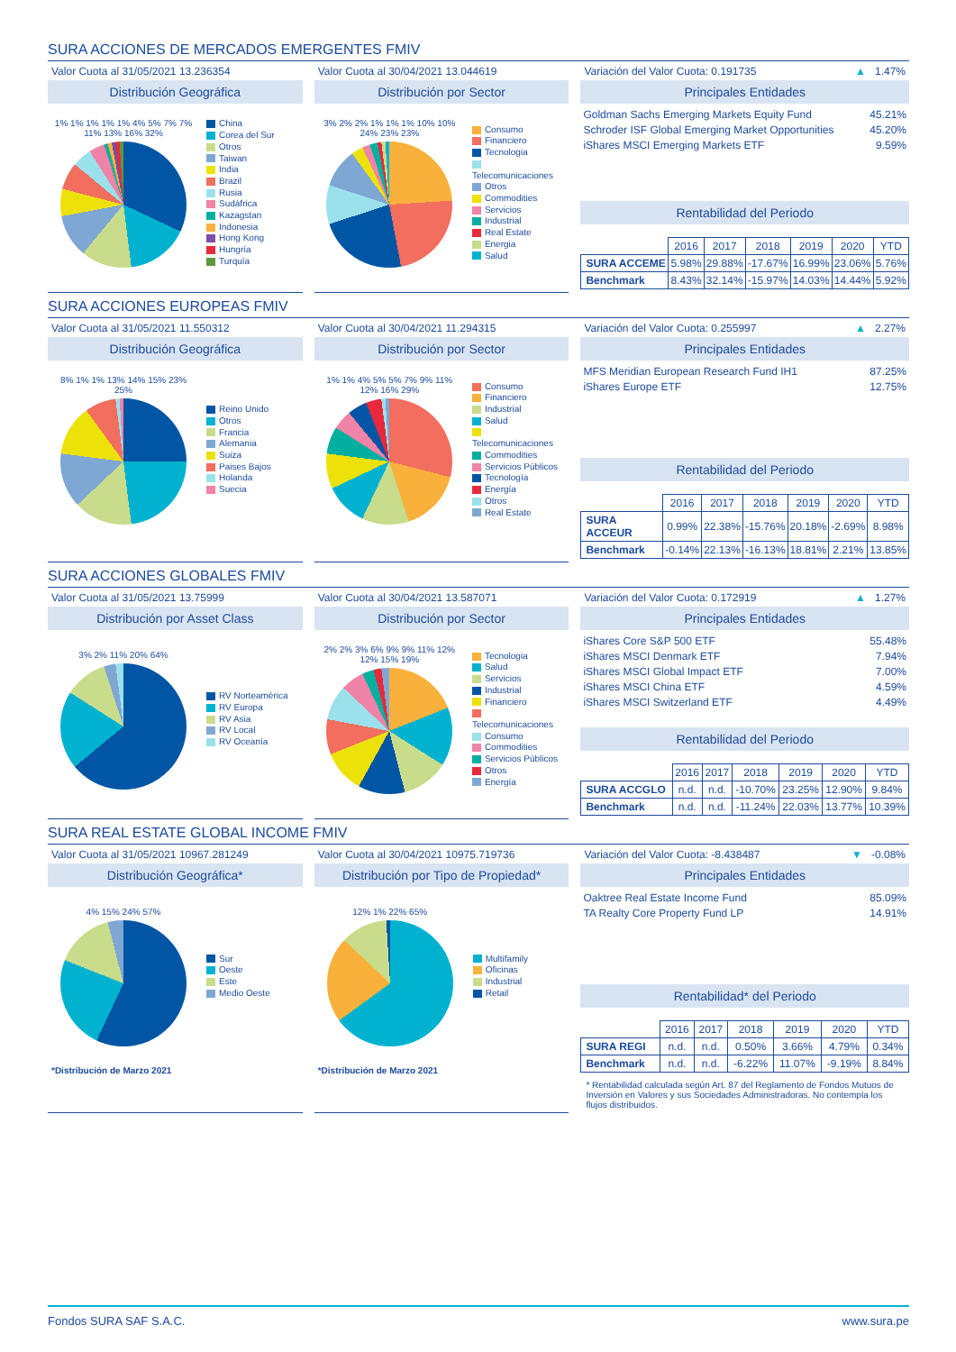SURA ACCIONES DE MERCADOS EMERGENTES FMIV
Valor Cuota al 31/05/2021 13.236354
Distribución Geográfica
1% 1% 1% 1% 1% 4% 5% 7% 7% 11% 13% 16% 32%
China
Corea del Sur
Otros
Taiwan
India
Brazil
Rusia
Sudáfrica
Kazagstan
Indonesia
Hong Kong
Hungría
Turquía
Valor Cuota al 30/04/2021 13.044619
Distribución por Sector
3% 2% 2% 1% 1% 1% 10% 10% 24% 23% 23%
Consumo
Financiero
Tecnologia
Telecomunicaciones
Otros
Commodities
Servicios
Industrial
Real Estate
Energia
Salud
Variación del Valor Cuota: 0.191735 ▲ 1.47%
Principales Entidades
Goldman Sachs Emerging Markets Equity Fund 45.21%
Schroder ISF Global Emerging Market Opportunities 45.20%
iShares MSCI Emerging Markets ETF 9.59%
Rentabilidad del Periodo
| | 2016 | 2017 | 2018 | 2019 | 2020 | YTD |
| --- | --- | --- | --- | --- | --- | --- |
| SURA ACCEME | 5.98% | 29.88% | -17.67% | 16.99% | 23.06% | 5.76% |
| Benchmark | 8.43% | 32.14% | -15.97% | 14.03% | 14.44% | 5.92% |
SURA ACCIONES EUROPEAS FMIV
Valor Cuota al 31/05/2021 11.550312
Distribución Geográfica
8% 1% 1% 13% 14% 15% 23% 25%
Reino Unido
Otros
Francia
Alemania
Suiza
Paises Bajos
Holanda
Suecia
Valor Cuota al 30/04/2021 11.294315
Distribución por Sector
1% 1% 4% 5% 5% 7% 9% 11% 12% 16% 29%
Consumo
Financiero
Industrial
Salud
Telecomunicaciones
Commodities
Servicios Públicos
Tecnología
Energía
Otros
Real Estate
Variación del Valor Cuota: 0.255997 ▲ 2.27%
Principales Entidades
MFS Meridian European Research Fund IH1 87.25%
iShares Europe ETF 12.75%
Rentabilidad del Periodo
| | 2016 | 2017 | 2018 | 2019 | 2020 | YTD |
| --- | --- | --- | --- | --- | --- | --- |
| SURA ACCEUR | 0.99% | 22.38% | -15.76% | 20.18% | -2.69% | 8.98% |
| Benchmark | -0.14% | 22.13% | -16.13% | 18.81% | 2.21% | 13.85% |
SURA ACCIONES GLOBALES FMIV
Valor Cuota al 31/05/2021 13.75999
Distribución por Asset Class
3% 2% 11% 20% 64%
RV Norteamérica
RV Europa
RV Asia
RV Local
RV Oceanía
Valor Cuota al 30/04/2021 13.587071
Distribución por Sector
2% 2% 3% 6% 9% 9% 11% 12% 12% 15% 19%
Tecnologia
Salud
Servicios
Industrial
Financiero
Telecomunicaciones
Consumo
Commodities
Servicios Públicos
Otros
Energía
Variación del Valor Cuota: 0.172919 ▲ 1.27%
Principales Entidades
iShares Core S&P 500 ETF 55.48%
iShares MSCI Denmark ETF 7.94%
iShares MSCI Global Impact ETF 7.00%
iShares MSCI China ETF 4.59%
iShares MSCI Switzerland ETF 4.49%
Rentabilidad del Periodo
| | 2016 | 2017 | 2018 | 2019 | 2020 | YTD |
| --- | --- | --- | --- | --- | --- | --- |
| SURA ACCGLO | n.d. | n.d. | -10.70% | 23.25% | 12.90% | 9.84% |
| Benchmark | n.d. | n.d. | -11.24% | 22.03% | 13.77% | 10.39% |
SURA REAL ESTATE GLOBAL INCOME FMIV
Valor Cuota al 31/05/2021 10967.281249
Distribución Geográfica*
4% 15% 24% 57%
Sur
Oeste
Este
Medio Oeste
*Distribución de Marzo 2021
Valor Cuota al 30/04/2021 10975.719736
Distribución por Tipo de Propiedad*
12% 1% 22% 65%
Multifamily
Oficinas
Industrial
Retail
*Distribución de Marzo 2021
Variación del Valor Cuota: -8.438487 ▼ -0.08%
Principales Entidades
Oaktree Real Estate Income Fund 85.09%
TA Realty Core Property Fund LP 14.91%
Rentabilidad* del Periodo
| | 2016 | 2017 | 2018 | 2019 | 2020 | YTD |
| --- | --- | --- | --- | --- | --- | --- |
| SURA REGI | n.d. | n.d. | 0.50% | 3.66% | 4.79% | 0.34% |
| Benchmark | n.d. | n.d. | -6.22% | 11.07% | -9.19% | 8.84% |
* Rentabilidad calculada según Art. 87 del Reglamento de Fondos Mutuos de Inversión en Valores y sus Sociedades Administradoras. No contempla los flujos distribuidos.
Fondos SURA SAF S.A.C. www.sura.pe